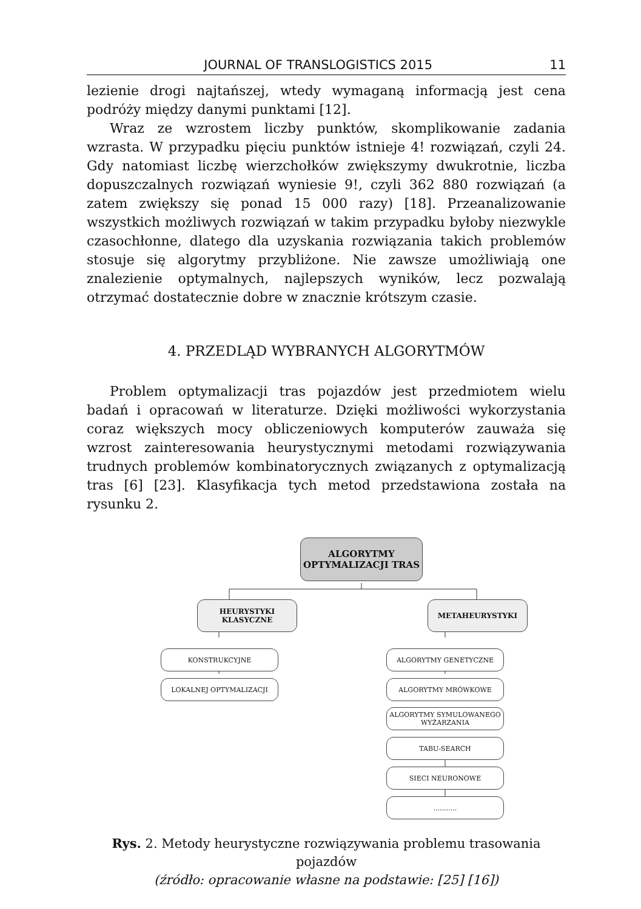JOURNAL OF TRANSLOGISTICS 2015 11
lezienie drogi najtańszej, wtedy wymaganą informacją jest cena podróży między danymi punktami [12].
Wraz ze wzrostem liczby punktów, skomplikowanie zadania wzrasta. W przypadku pięciu punktów istnieje 4! rozwiązań, czyli 24. Gdy natomiast liczbę wierzchołków zwiększymy dwukrotnie, liczba dopuszczalnych rozwiązań wyniesie 9!, czyli 362 880 rozwiązań (a zatem zwiększy się ponad 15 000 razy) [18]. Przeanalizowanie wszystkich możliwych rozwiązań w takim przypadku byłoby niezwykle czasochłonne, dlatego dla uzyskania rozwiązania takich problemów stosuje się algorytmy przybliżone. Nie zawsze umożliwiają one znalezienie optymalnych, najlepszych wyników, lecz pozwalają otrzymać dostatecznie dobre w znacznie krótszym czasie.
4. PRZEDLĄD WYBRANYCH ALGORYTMÓW
Problem optymalizacji tras pojazdów jest przedmiotem wielu badań i opracowań w literaturze. Dzięki możliwości wykorzystania coraz większych mocy obliczeniowych komputerów zauważa się wzrost zainteresowania heurystycznymi metodami rozwiązywania trudnych problemów kombinatorycznych związanych z optymalizacją tras [6] [23]. Klasyfikacja tych metod przedstawiona została na rysunku 2.
ALGORYTMY
OPTYMALIZACJI TRAS
HEURYSTYKI
KLASYCZNE
METAHEURYSTYKI
KONSTRUKCYJNE
LOKALNEJ OPTYMALIZACJI
ALGORYTMY GENETYCZNE
ALGORYTMY MRÓWKOWE
ALGORYTMY SYMULOWANEGO
WYŻARZANIA
TABU-SEARCH
SIECI NEURONOWE
...........
Rys. 2. Metody heurystyczne rozwiązywania problemu trasowania pojazdów
(źródło: opracowanie własne na podstawie: [25] [16])